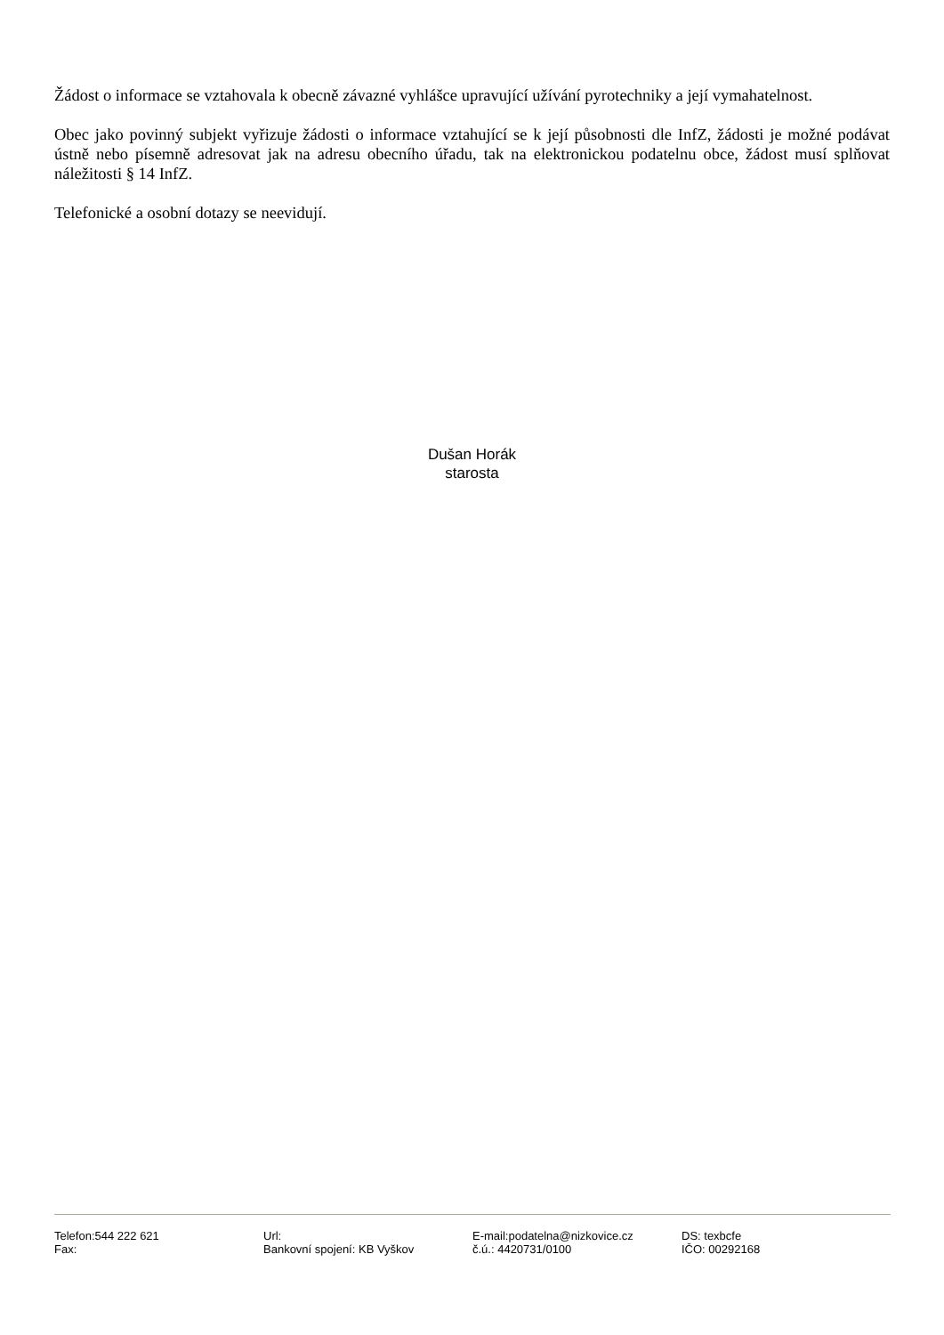Žádost o informace se vztahovala k obecně závazné vyhlášce upravující užívání pyrotechniky a její vymahatelnost.
Obec jako povinný subjekt vyřizuje žádosti o informace vztahující se k její působnosti dle InfZ, žádosti je možné podávat ústně nebo písemně adresovat jak na adresu obecního úřadu, tak na elektronickou podatelnu obce, žádost musí splňovat náležitosti § 14 InfZ.
Telefonické a osobní dotazy se neevidují.
Dušan Horák
starosta
Telefon:544 222 621
Fax:
Url:
Bankovní spojení: KB Vyškov
E-mail:podatelna@nizkovice.cz
č.ú.: 4420731/0100
DS: texbcfe
IČO: 00292168